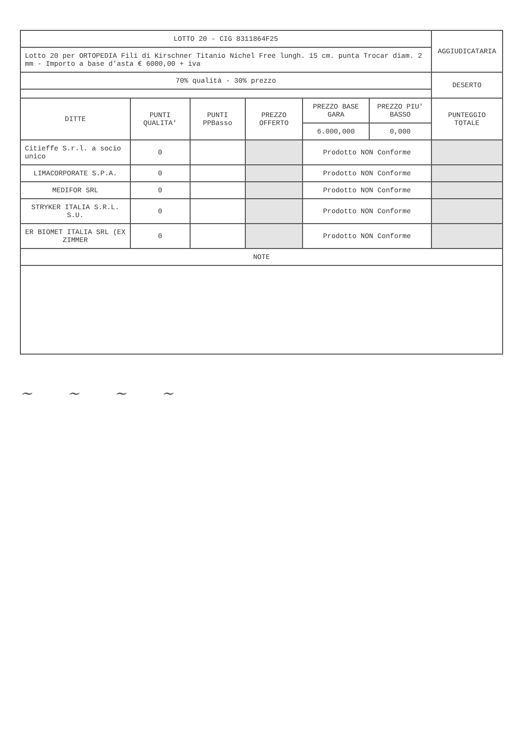| LOTTO 20 - CIG 8311864F25 | | | | | | AGGIUDICATARIA |
| Lotto 20 per ORTOPEDIA Fili di Kirschner Titanio Nichel Free lungh. 15 cm. punta Trocar diam. 2 mm - Importo a base d'asta € 6000,00 + iva | | | | | | |
| 70% qualità - 30% prezzo | | | | | | DESERTO |
| DITTE | PUNTI QUALITA' | PUNTI PPBasso | PREZZO OFFERTO | PREZZO BASE GARA | PREZZO PIU' BASSO | PUNTEGGIO TOTALE |
| | | | | 6.000,000 | 0,000 | |
| Citieffe S.r.l. a socio unico | 0 | | | Prodotto NON Conforme | | |
| LIMACORPORATE S.P.A. | 0 | | | Prodotto NON Conforme | | |
| MEDIFOR SRL | 0 | | | Prodotto NON Conforme | | |
| STRYKER ITALIA S.R.L. S.U. | 0 | | | Prodotto NON Conforme | | |
| ER BIOMET ITALIA SRL (EX ZIMMER | 0 | | | Prodotto NON Conforme | | |
| NOTE | | | | | | |
~ ~ ~ ~